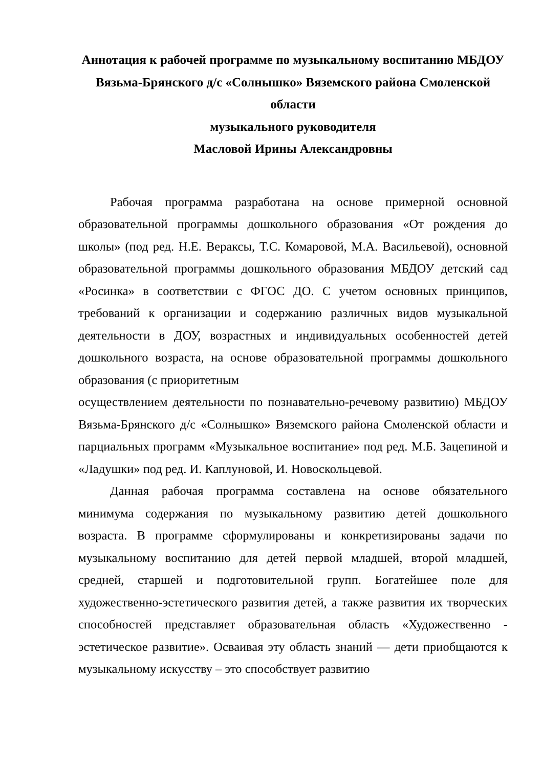Аннотация к рабочей программе по музыкальному воспитанию МБДОУ Вязьма-Брянского д/с «Солнышко» Вяземского района Смоленской области
музыкального руководителя
Масловой Ирины Александровны
Рабочая программа разработана на основе примерной основной образовательной программы дошкольного образования «От рождения до школы» (под ред. Н.Е. Вераксы, Т.С. Комаровой, М.А. Васильевой), основной образовательной программы дошкольного образования МБДОУ детский сад «Росинка» в соответствии с ФГОС ДО. С учетом основных принципов, требований к организации и содержанию различных видов музыкальной деятельности в ДОУ, возрастных и индивидуальных особенностей детей дошкольного возраста, на основе образовательной программы дошкольного образования (с приоритетным
осуществлением деятельности по познавательно-речевому развитию) МБДОУ Вязьма-Брянского д/с «Солнышко» Вяземского района Смоленской области и парциальных программ «Музыкальное воспитание» под ред. М.Б. Зацепиной и «Ладушки» под ред. И. Каплуновой, И. Новоскольцевой.
Данная рабочая программа составлена на основе обязательного минимума содержания по музыкальному развитию детей дошкольного возраста. В программе сформулированы и конкретизированы задачи по музыкальному воспитанию для детей первой младшей, второй младшей, средней, старшей и подготовительной групп. Богатейшее поле для художественно-эстетического развития детей, а также развития их творческих способностей представляет образовательная область «Художественно - эстетическое развитие». Осваивая эту область знаний — дети приобщаются к музыкальному искусству – это способствует развитию